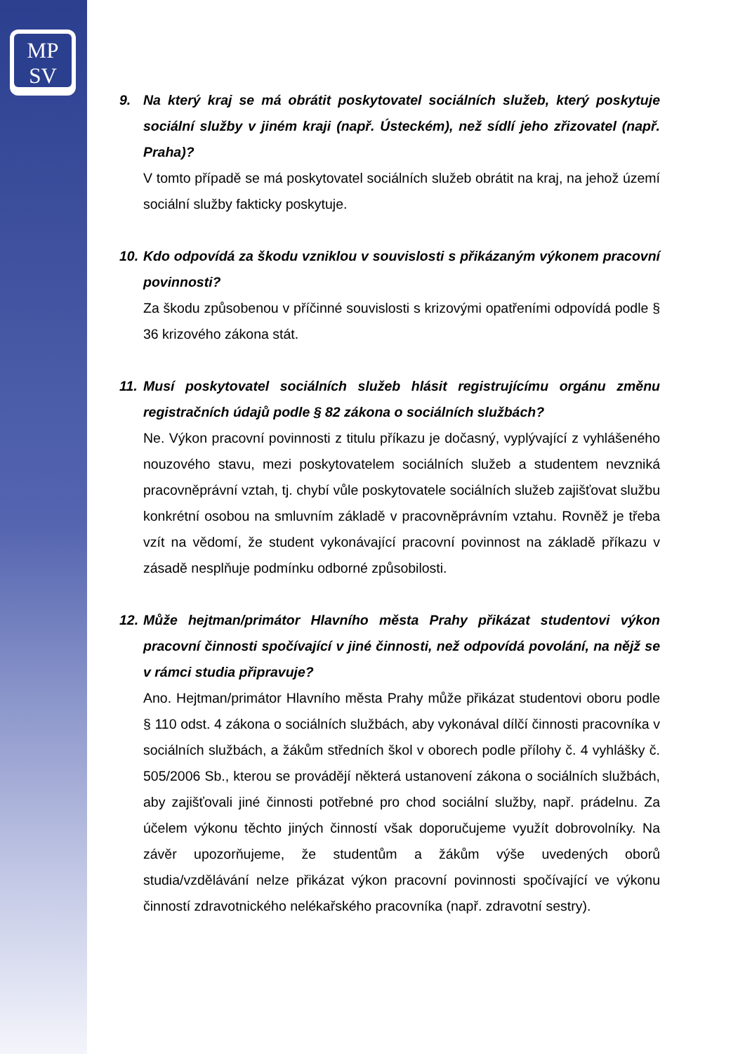MP
SV
9. Na který kraj se má obrátit poskytovatel sociálních služeb, který poskytuje sociální služby v jiném kraji (např. Ústeckém), než sídlí jeho zřizovatel (např. Praha)?
V tomto případě se má poskytovatel sociálních služeb obrátit na kraj, na jehož území sociální služby fakticky poskytuje.
10. Kdo odpovídá za škodu vzniklou v souvislosti s přikázaným výkonem pracovní povinnosti?
Za škodu způsobenou v příčinné souvislosti s krizovými opatřeními odpovídá podle § 36 krizového zákona stát.
11. Musí poskytovatel sociálních služeb hlásit registrujícímu orgánu změnu registračních údajů podle § 82 zákona o sociálních službách?
Ne. Výkon pracovní povinnosti z titulu příkazu je dočasný, vyplývající z vyhlášeného nouzového stavu, mezi poskytovatelem sociálních služeb a studentem nevzniká pracovněprávní vztah, tj. chybí vůle poskytovatele sociálních služeb zajišťovat službu konkrétní osobou na smluvním základě v pracovněprávním vztahu. Rovněž je třeba vzít na vědomí, že student vykonávající pracovní povinnost na základě příkazu v zásadě nesplňuje podmínku odborné způsobilosti.
12. Může hejtman/primátor Hlavního města Prahy přikázat studentovi výkon pracovní činnosti spočívající v jiné činnosti, než odpovídá povolání, na nějž se v rámci studia připravuje?
Ano. Hejtman/primátor Hlavního města Prahy může přikázat studentovi oboru podle § 110 odst. 4 zákona o sociálních službách, aby vykonával dílčí činnosti pracovníka v sociálních službách, a žákům středních škol v oborech podle přílohy č. 4 vyhlášky č. 505/2006 Sb., kterou se provádějí některá ustanovení zákona o sociálních službách, aby zajišťovali jiné činnosti potřebné pro chod sociální služby, např. prádelnu. Za účelem výkonu těchto jiných činností však doporučujeme využít dobrovolníky. Na závěr upozorňujeme, že studentům a žákům výše uvedených oborů studia/vzdělávání nelze přikázat výkon pracovní povinnosti spočívající ve výkonu činností zdravotnického nelékařského pracovníka (např. zdravotní sestry).